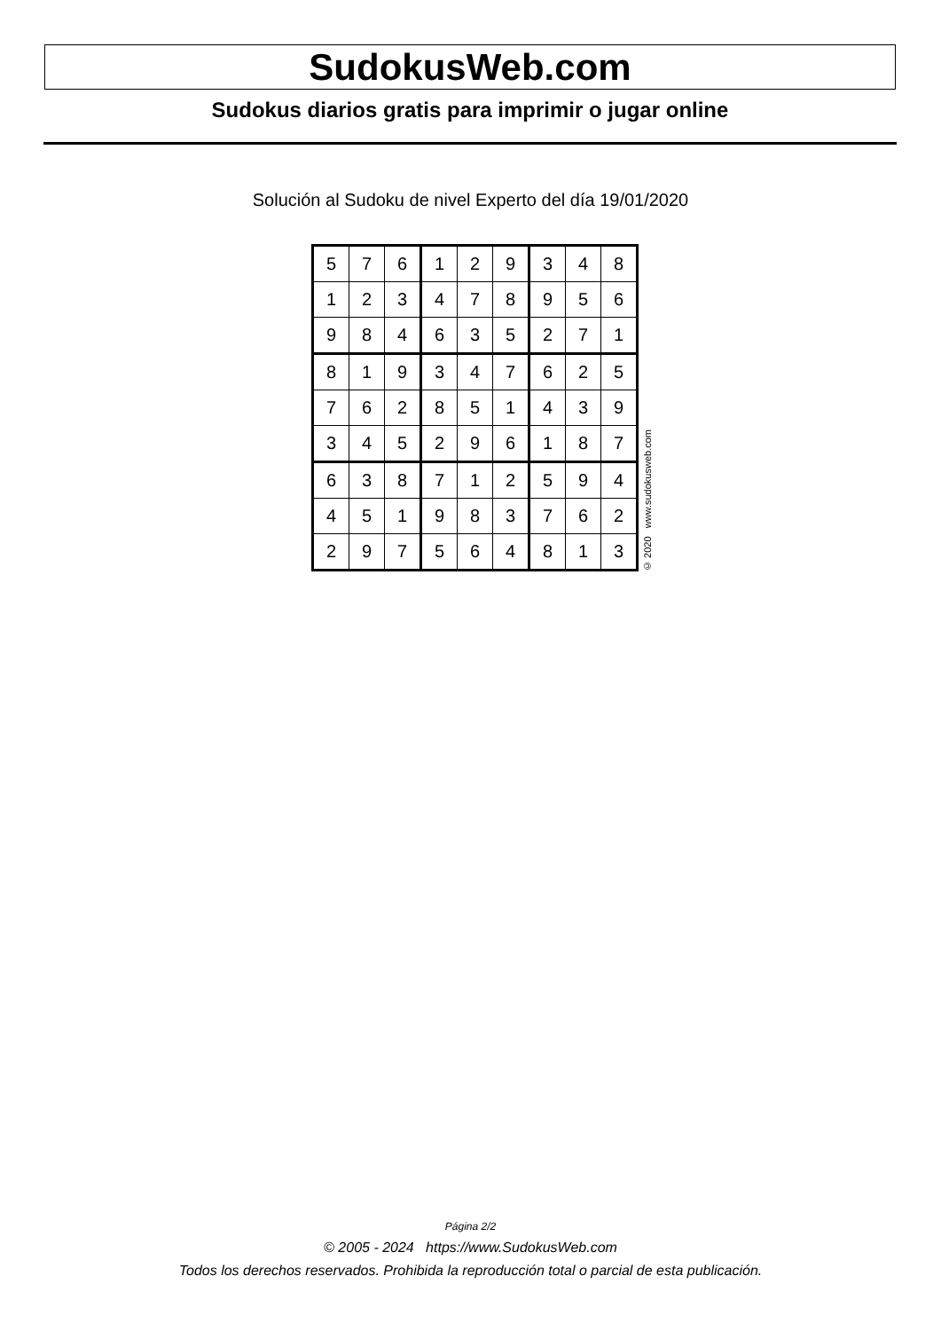SudokusWeb.com
Sudokus diarios gratis para imprimir o jugar online
Solución al Sudoku de nivel Experto del día 19/01/2020
| 5 | 7 | 6 | 1 | 2 | 9 | 3 | 4 | 8 |
| 1 | 2 | 3 | 4 | 7 | 8 | 9 | 5 | 6 |
| 9 | 8 | 4 | 6 | 3 | 5 | 2 | 7 | 1 |
| 8 | 1 | 9 | 3 | 4 | 7 | 6 | 2 | 5 |
| 7 | 6 | 2 | 8 | 5 | 1 | 4 | 3 | 9 |
| 3 | 4 | 5 | 2 | 9 | 6 | 1 | 8 | 7 |
| 6 | 3 | 8 | 7 | 1 | 2 | 5 | 9 | 4 |
| 4 | 5 | 1 | 9 | 8 | 3 | 7 | 6 | 2 |
| 2 | 9 | 7 | 5 | 6 | 4 | 8 | 1 | 3 |
© 2020 www.sudokusweb.com
Página 2/2
© 2005 - 2024 https://www.SudokusWeb.com
Todos los derechos reservados. Prohibida la reproducción total o parcial de esta publicación.